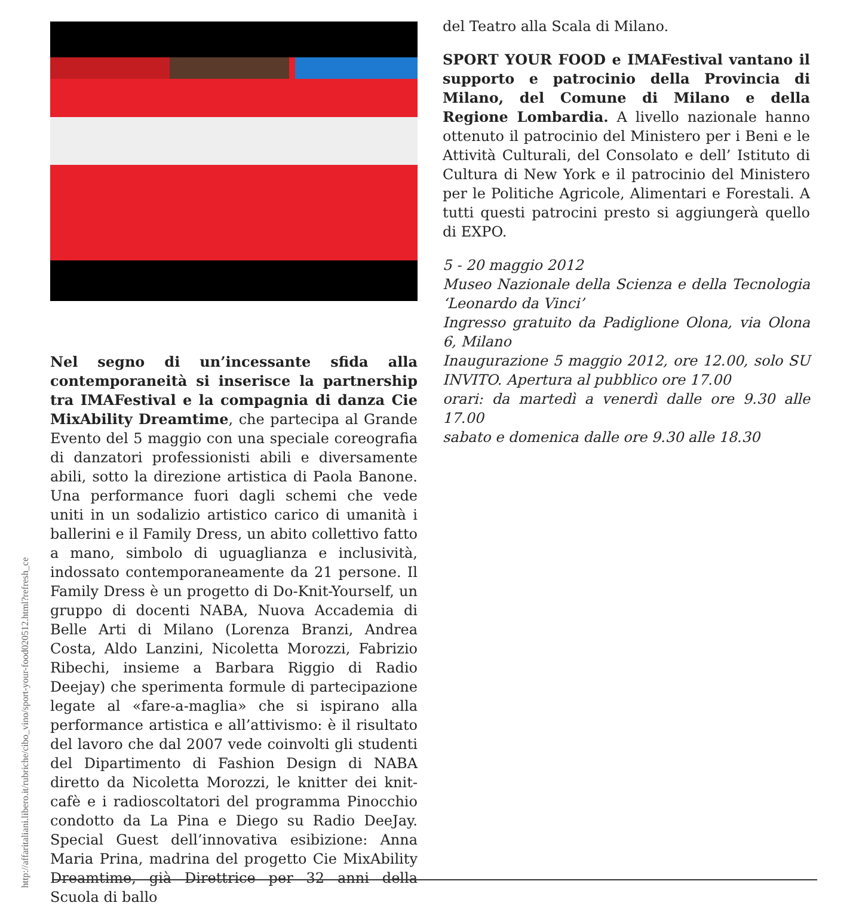http://affaritaliani.libero.it/rubriche/cibo_vino/sport-your-food020512.html?refresh_ce
Nel segno di un’incessante sfida alla contemporaneità si inserisce la partnership tra IMAFestival e la compagnia di danza Cie MixAbility Dreamtime, che partecipa al Grande Evento del 5 maggio con una speciale coreografia di danzatori professionisti abili e diversamente abili, sotto la direzione artistica di Paola Banone. Una performance fuori dagli schemi che vede uniti in un sodalizio artistico carico di umanità i ballerini e il Family Dress, un abito collettivo fatto a mano, simbolo di uguaglianza e inclusività, indossato contemporaneamente da 21 persone. Il Family Dress è un progetto di Do-Knit-Yourself, un gruppo di docenti NABA, Nuova Accademia di Belle Arti di Milano (Lorenza Branzi, Andrea Costa, Aldo Lanzini, Nicoletta Morozzi, Fabrizio Ribechi, insieme a Barbara Riggio di Radio Deejay) che sperimenta formule di partecipazione legate al «fare-a-maglia» che si ispirano alla performance artistica e all’attivismo: è il risultato del lavoro che dal 2007 vede coinvolti gli studenti del Dipartimento di Fashion Design di NABA diretto da Nicoletta Morozzi, le knitter dei knit-cafè e i radioscoltatori del programma Pinocchio condotto da La Pina e Diego su Radio DeeJay. Special Guest dell’innovativa esibizione: Anna Maria Prina, madrina del progetto Cie MixAbility Dreamtime, già Direttrice per 32 anni della Scuola di ballo
del Teatro alla Scala di Milano.
SPORT YOUR FOOD e IMAFestival vantano il supporto e patrocinio della Provincia di Milano, del Comune di Milano e della Regione Lombardia. A livello nazionale hanno ottenuto il patrocinio del Ministero per i Beni e le Attività Culturali, del Consolato e dell’ Istituto di Cultura di New York e il patrocinio del Ministero per le Politiche Agricole, Alimentari e Forestali. A tutti questi patrocini presto si aggiungerà quello di EXPO.
5 - 20 maggio 2012
Museo Nazionale della Scienza e della Tecnologia ‘Leonardo da Vinci’
Ingresso gratuito da Padiglione Olona, via Olona 6, Milano
Inaugurazione 5 maggio 2012, ore 12.00, solo SU INVITO. Apertura al pubblico ore 17.00
orari: da martedì a venerdì dalle ore 9.30 alle 17.00
sabato e domenica dalle ore 9.30 alle 18.30